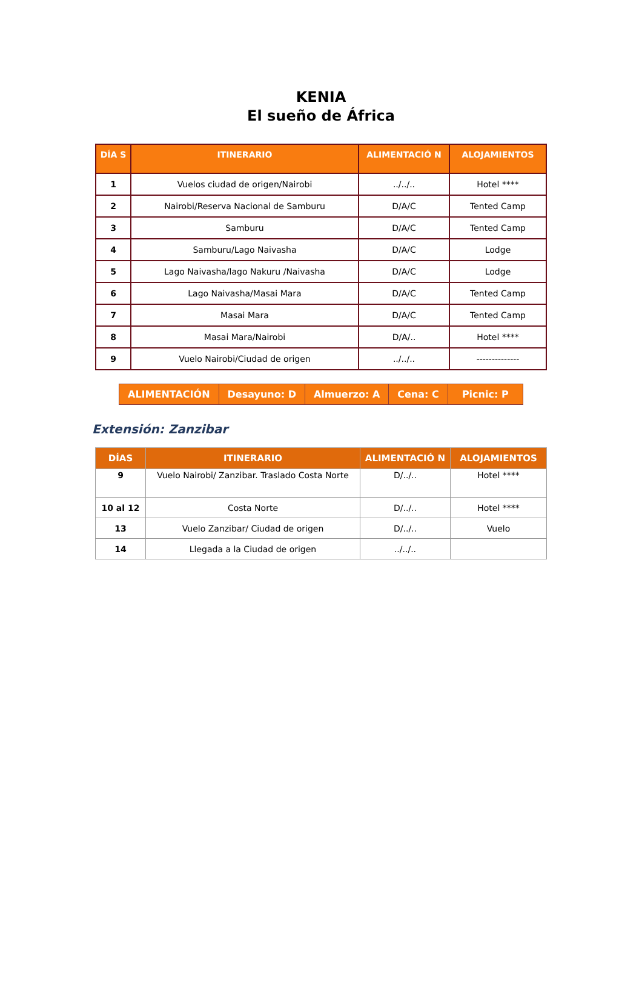KENIA
El sueño de África
| DÍA S | ITINERARIO | ALIMENTACIÓ N | ALOJAMIENTOS |
| --- | --- | --- | --- |
| 1 | Vuelos ciudad de origen/Nairobi | ../../.. | Hotel **** |
| 2 | Nairobi/Reserva Nacional de Samburu | D/A/C | Tented Camp |
| 3 | Samburu | D/A/C | Tented Camp |
| 4 | Samburu/Lago Naivasha | D/A/C | Lodge |
| 5 | Lago Naivasha/lago Nakuru /Naivasha | D/A/C | Lodge |
| 6 | Lago Naivasha/Masai Mara | D/A/C | Tented Camp |
| 7 | Masai Mara | D/A/C | Tented Camp |
| 8 | Masai Mara/Nairobi | D/A/.. | Hotel **** |
| 9 | Vuelo Nairobi/Ciudad de origen | ../../.. | -------------- |
| ALIMENTACIÓN | Desayuno: D | Almuerzo: A | Cena: C | Picnic: P |
Extensión: Zanzibar
| DÍAS | ITINERARIO | ALIMENTACIÓ N | ALOJAMIENTOS |
| --- | --- | --- | --- |
| 9 | Vuelo Nairobi/ Zanzibar. Traslado Costa Norte | D/../.. | Hotel **** |
| 10 al 12 | Costa Norte | D/../.. | Hotel **** |
| 13 | Vuelo Zanzibar/ Ciudad de origen | D/../.. | Vuelo |
| 14 | Llegada a la Ciudad de origen | ../../.. | |